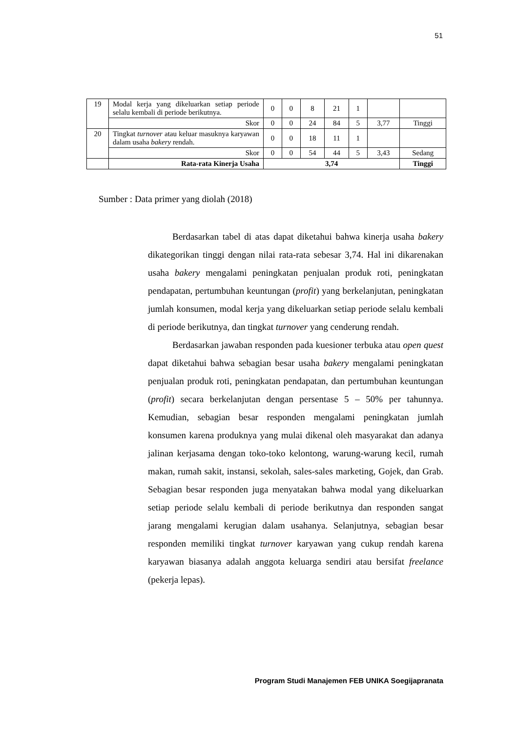51
| 19 | Modal kerja yang dikeluarkan setiap periode selalu kembali di periode berikutnya. | 0 | 0 | 8 | 21 | 1 | | |
| | Skor | 0 | 0 | 24 | 84 | 5 | 3,77 | Tinggi |
| 20 | Tingkat turnover atau keluar masuknya karyawan dalam usaha bakery rendah. | 0 | 0 | 18 | 11 | 1 | | |
| | Skor | 0 | 0 | 54 | 44 | 5 | 3,43 | Sedang |
| | Rata-rata Kinerja Usaha | 3,74 | | | | | | Tinggi |
Sumber : Data primer yang diolah (2018)
Berdasarkan tabel di atas dapat diketahui bahwa kinerja usaha bakery dikategorikan tinggi dengan nilai rata-rata sebesar 3,74. Hal ini dikarenakan usaha bakery mengalami peningkatan penjualan produk roti, peningkatan pendapatan, pertumbuhan keuntungan (profit) yang berkelanjutan, peningkatan jumlah konsumen, modal kerja yang dikeluarkan setiap periode selalu kembali di periode berikutnya, dan tingkat turnover yang cenderung rendah.
Berdasarkan jawaban responden pada kuesioner terbuka atau open quest dapat diketahui bahwa sebagian besar usaha bakery mengalami peningkatan penjualan produk roti, peningkatan pendapatan, dan pertumbuhan keuntungan (profit) secara berkelanjutan dengan persentase 5 – 50% per tahunnya. Kemudian, sebagian besar responden mengalami peningkatan jumlah konsumen karena produknya yang mulai dikenal oleh masyarakat dan adanya jalinan kerjasama dengan toko-toko kelontong, warung-warung kecil, rumah makan, rumah sakit, instansi, sekolah, sales-sales marketing, Gojek, dan Grab. Sebagian besar responden juga menyatakan bahwa modal yang dikeluarkan setiap periode selalu kembali di periode berikutnya dan responden sangat jarang mengalami kerugian dalam usahanya. Selanjutnya, sebagian besar responden memiliki tingkat turnover karyawan yang cukup rendah karena karyawan biasanya adalah anggota keluarga sendiri atau bersifat freelance (pekerja lepas).
Program Studi Manajemen FEB UNIKA Soegijapranata